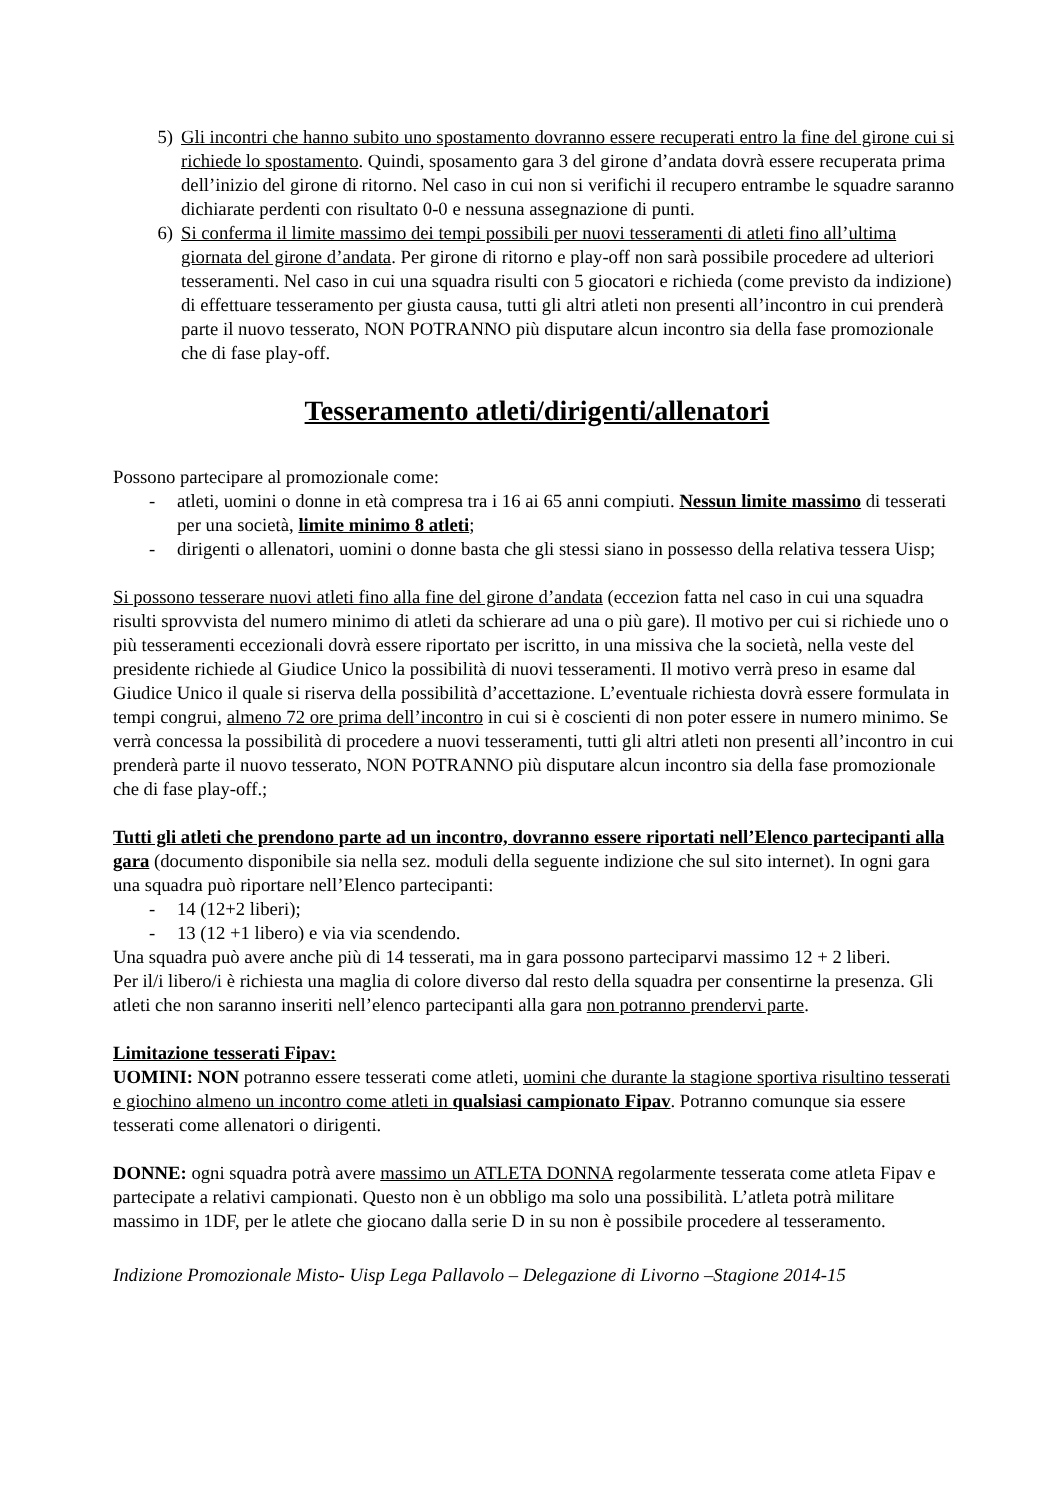5) Gli incontri che hanno subito uno spostamento dovranno essere recuperati entro la fine del girone cui si richiede lo spostamento. Quindi, sposamento gara 3 del girone d’andata dovrà essere recuperata prima dell’inizio del girone di ritorno. Nel caso in cui non si verifichi il recupero entrambe le squadre saranno dichiarate perdenti con risultato 0-0 e nessuna assegnazione di punti.
6) Si conferma il limite massimo dei tempi possibili per nuovi tesseramenti di atleti fino all’ultima giornata del girone d’andata. Per girone di ritorno e play-off non sarà possibile procedere ad ulteriori tesseramenti. Nel caso in cui una squadra risulti con 5 giocatori e richieda (come previsto da indizione) di effettuare tesseramento per giusta causa, tutti gli altri atleti non presenti all’incontro in cui prenderà parte il nuovo tesserato, NON POTRANNO più disputare alcun incontro sia della fase promozionale che di fase play-off.
Tesseramento atleti/dirigenti/allenatori
Possono partecipare al promozionale come:
- atleti, uomini o donne in età compresa tra i 16 ai 65 anni compiuti. Nessun limite massimo di tesserati per una società, limite minimo 8 atleti;
- dirigenti o allenatori, uomini o donne basta che gli stessi siano in possesso della relativa tessera Uisp;
Si possono tesserare nuovi atleti fino alla fine del girone d’andata (eccezion fatta nel caso in cui una squadra risulti sprovvista del numero minimo di atleti da schierare ad una o più gare). Il motivo per cui si richiede uno o più tesseramenti eccezionali dovrà essere riportato per iscritto, in una missiva che la società, nella veste del presidente richiede al Giudice Unico la possibilità di nuovi tesseramenti. Il motivo verrà preso in esame dal Giudice Unico il quale si riserva della possibilità d’accettazione. L’eventuale richiesta dovrà essere formulata in tempi congrui, almeno 72 ore prima dell’incontro in cui si è coscienti di non poter essere in numero minimo. Se verrà concessa la possibilità di procedere a nuovi tesseramenti, tutti gli altri atleti non presenti all’incontro in cui prenderà parte il nuovo tesserato, NON POTRANNO più disputare alcun incontro sia della fase promozionale che di fase play-off.;
Tutti gli atleti che prendono parte ad un incontro, dovranno essere riportati nell’Elenco partecipanti alla gara (documento disponibile sia nella sez. moduli della seguente indizione che sul sito internet). In ogni gara una squadra può riportare nell’Elenco partecipanti:
- 14 (12+2 liberi);
- 13 (12 +1 libero) e via via scendendo.
Una squadra può avere anche più di 14 tesserati, ma in gara possono parteciparvi massimo 12 + 2 liberi.
Per il/i libero/i è richiesta una maglia di colore diverso dal resto della squadra per consentirne la presenza. Gli atleti che non saranno inseriti nell’elenco partecipanti alla gara non potranno prendervi parte.
Limitazione tesserati Fipav:
UOMINI: NON potranno essere tesserati come atleti, uomini che durante la stagione sportiva risultino tesserati e giochino almeno un incontro come atleti in qualsiasi campionato Fipav. Potranno comunque sia essere tesserati come allenatori o dirigenti.
DONNE: ogni squadra potrà avere massimo un ATLETA DONNA regolarmente tesserata come atleta Fipav e partecipate a relativi campionati. Questo non è un obbligo ma solo una possibilità. L’atleta potrà militare massimo in 1DF, per le atlete che giocano dalla serie D in su non è possibile procedere al tesseramento.
Indizione Promozionale Misto- Uisp Lega Pallavolo – Delegazione di Livorno –Stagione 2014-15